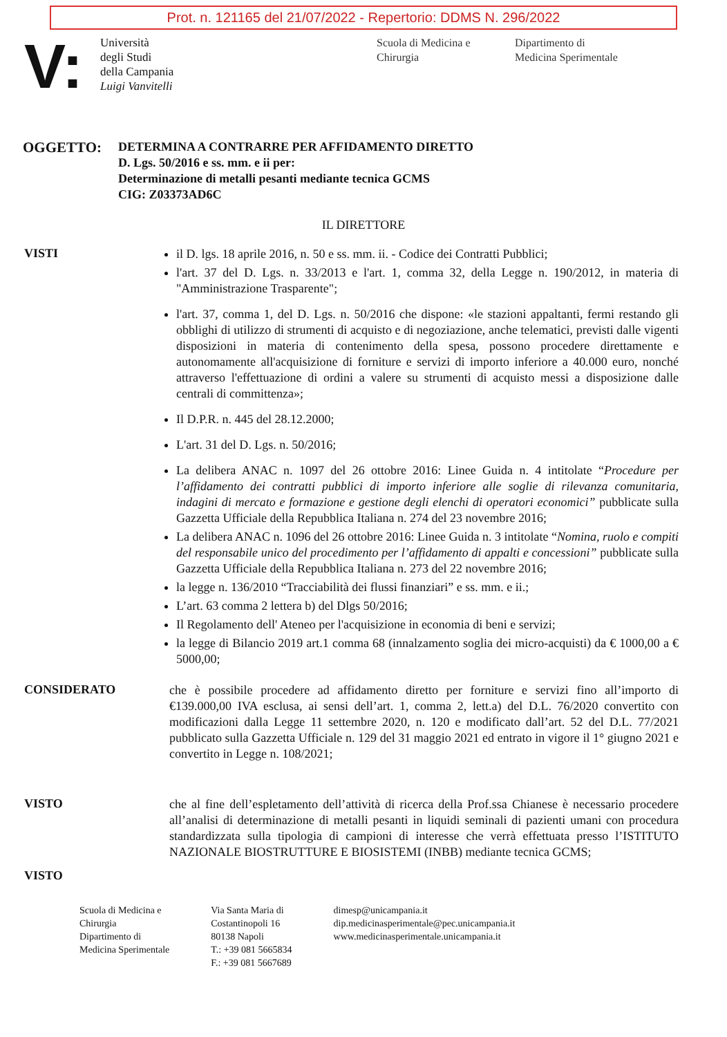Prot. n. 121165 del 21/07/2022 - Repertorio: DDMS N. 296/2022
V:
Università
degli Studi
della Campania
Luigi Vanvitelli
Scuola di Medicina e
Chirurgia
Dipartimento di
Medicina Sperimentale
OGGETTO:
DETERMINA A CONTRARRE PER AFFIDAMENTO DIRETTO
D. Lgs. 50/2016 e ss. mm. e ii per:
Determinazione di metalli pesanti mediante tecnica GCMS
CIG: Z03373AD6C
IL DIRETTORE
VISTI
il D. lgs. 18 aprile 2016, n. 50 e ss. mm. ii. - Codice dei Contratti Pubblici;
l'art. 37 del D. Lgs. n. 33/2013 e l'art. 1, comma 32, della Legge n. 190/2012, in materia di "Amministrazione Trasparente";
l'art. 37, comma 1, del D. Lgs. n. 50/2016 che dispone: «le stazioni appaltanti, fermi restando gli obblighi di utilizzo di strumenti di acquisto e di negoziazione, anche telematici, previsti dalle vigenti disposizioni in materia di contenimento della spesa, possono procedere direttamente e autonomamente all'acquisizione di forniture e servizi di importo inferiore a 40.000 euro, nonché attraverso l'effettuazione di ordini a valere su strumenti di acquisto messi a disposizione dalle centrali di committenza»;
Il D.P.R. n. 445 del 28.12.2000;
L'art. 31 del D. Lgs. n. 50/2016;
La delibera ANAC n. 1097 del 26 ottobre 2016: Linee Guida n. 4 intitolate “Procedure per l’affidamento dei contratti pubblici di importo inferiore alle soglie di rilevanza comunitaria, indagini di mercato e formazione e gestione degli elenchi di operatori economici” pubblicate sulla Gazzetta Ufficiale della Repubblica Italiana n. 274 del 23 novembre 2016;
La delibera ANAC n. 1096 del 26 ottobre 2016: Linee Guida n. 3 intitolate “Nomina, ruolo e compiti del responsabile unico del procedimento per l’affidamento di appalti e concessioni” pubblicate sulla Gazzetta Ufficiale della Repubblica Italiana n. 273 del 22 novembre 2016;
la legge n. 136/2010 “Tracciabilità dei flussi finanziari” e ss. mm. e ii.;
L’art. 63 comma 2 lettera b) del Dlgs 50/2016;
Il Regolamento dell' Ateneo per l'acquisizione in economia di beni e servizi;
la legge di Bilancio 2019 art.1 comma 68 (innalzamento soglia dei micro-acquisti) da € 1000,00 a € 5000,00;
CONSIDERATO
che è possibile procedere ad affidamento diretto per forniture e servizi fino all’importo di €139.000,00 IVA esclusa, ai sensi dell’art. 1, comma 2, lett.a) del D.L. 76/2020 convertito con modificazioni dalla Legge 11 settembre 2020, n. 120 e modificato dall’art. 52 del D.L. 77/2021 pubblicato sulla Gazzetta Ufficiale n. 129 del 31 maggio 2021 ed entrato in vigore il 1° giugno 2021 e convertito in Legge n. 108/2021;
VISTO
che al fine dell’espletamento dell’attività di ricerca della Prof.ssa Chianese è necessario procedere all’analisi di determinazione di metalli pesanti in liquidi seminali di pazienti umani con procedura standardizzata sulla tipologia di campioni di interesse che verrà effettuata presso l’ISTITUTO NAZIONALE BIOSTRUTTURE E BIOSISTEMI (INBB) mediante tecnica GCMS;
VISTO
Scuola di Medicina e
Chirurgia
Dipartimento di
Medicina Sperimentale
Via Santa Maria di
Costantinopoli 16
80138 Napoli
T.: +39 081 5665834
F.: +39 081 5667689
dimesp@unicampania.it
dip.medicinasperimentale@pec.unicampania.it
www.medicinasperimentale.unicampania.it